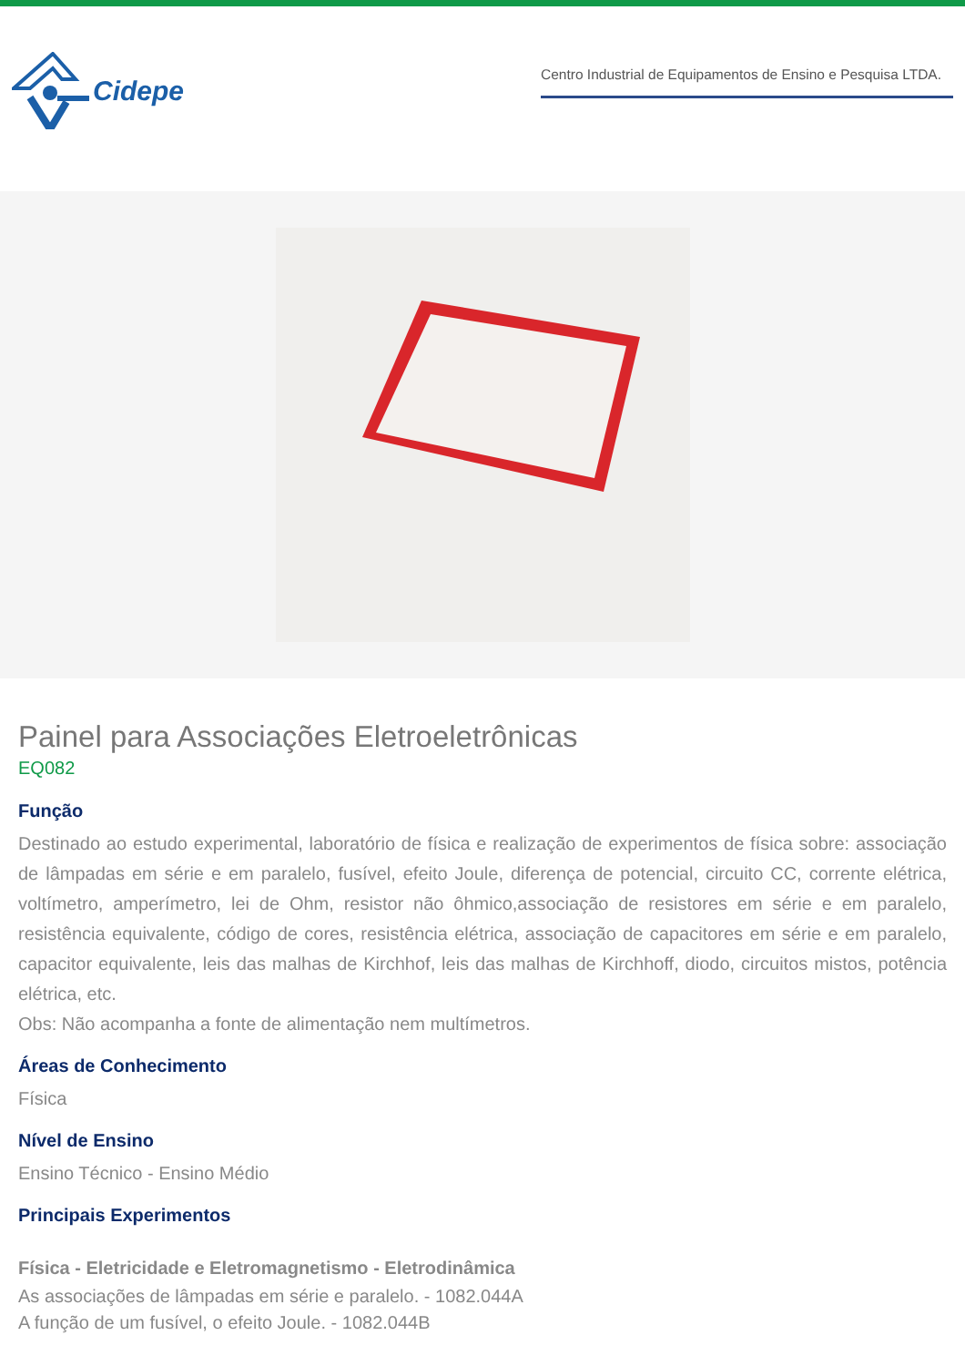Cidepe
Centro Industrial de Equipamentos de Ensino e Pesquisa LTDA.
Painel para Associações Eletroeletrônicas
EQ082
Função
Destinado ao estudo experimental, laboratório de física e realização de experimentos de física sobre: associação de lâmpadas em série e em paralelo, fusível, efeito Joule, diferença de potencial, circuito CC, corrente elétrica, voltímetro, amperímetro, lei de Ohm, resistor não ôhmico,associação de resistores em série e em paralelo, resistência equivalente, código de cores, resistência elétrica, associação de capacitores em série e em paralelo, capacitor equivalente, leis das malhas de Kirchhof, leis das malhas de Kirchhoff, diodo, circuitos mistos, potência elétrica, etc.
Obs: Não acompanha a fonte de alimentação nem multímetros.
Áreas de Conhecimento
Física
Nível de Ensino
Ensino Técnico - Ensino Médio
Principais Experimentos
Física - Eletricidade e Eletromagnetismo - Eletrodinâmica
As associações de lâmpadas em série e paralelo. - 1082.044A
A função de um fusível, o efeito Joule. - 1082.044B